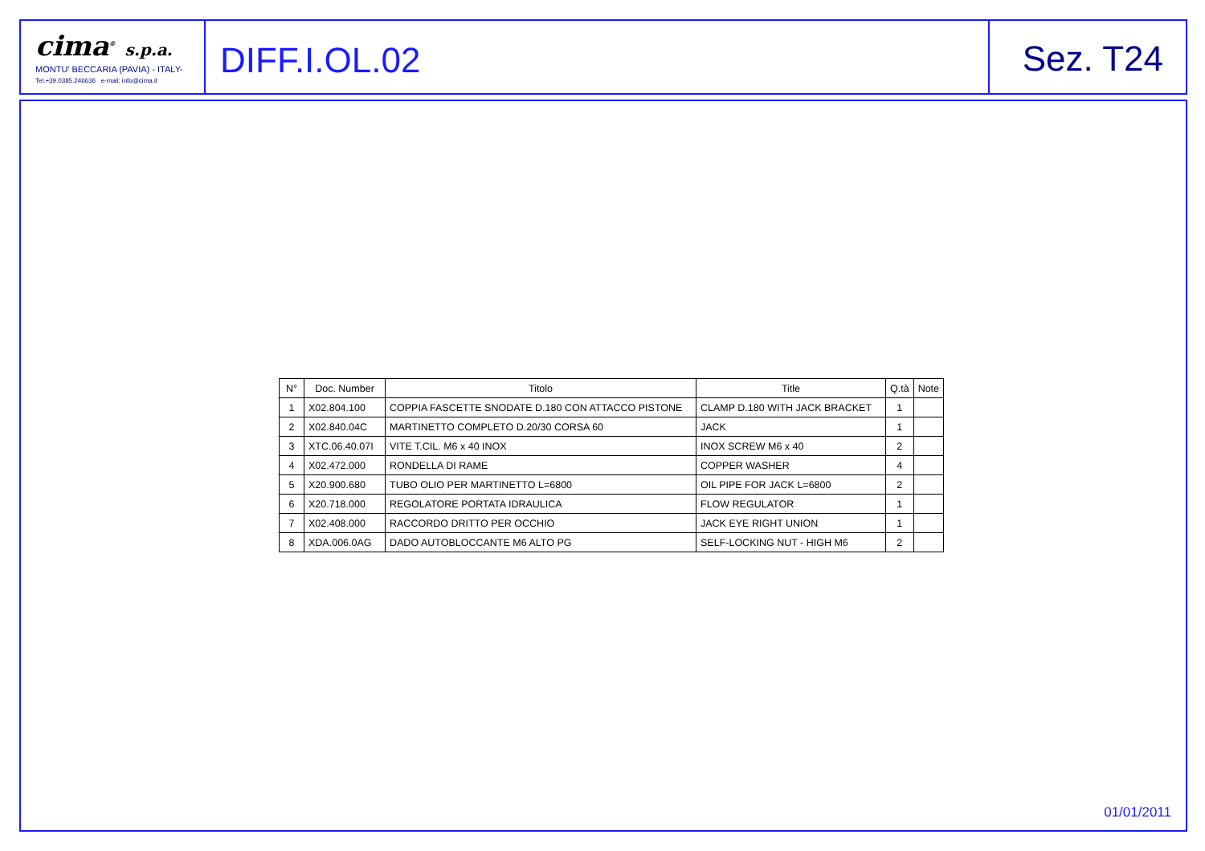cima<sup>®</sup> s.p.a.
MONTU' BECCARIA (PAVIA) - ITALY-
Tel.+39.0385.246636 e-mail: info@cima.it
DIFF.I.OL.02 Sez. T24
| N° | Doc. Number | Titolo | Title | Q.tà | Note |
| --- | --- | --- | --- | --- | --- |
| 1 | X02.804.100 | COPPIA FASCETTE SNODATE D.180 CON ATTACCO PISTONE | CLAMP D.180 WITH JACK BRACKET | 1 | |
| 2 | X02.840.04C | MARTINETTO COMPLETO D.20/30 CORSA 60 | JACK | 1 | |
| 3 | XTC.06.40.07I | VITE T.CIL. M6 x 40 INOX | INOX SCREW M6 x 40 | 2 | |
| 4 | X02.472.000 | RONDELLA DI RAME | COPPER WASHER | 4 | |
| 5 | X20.900.680 | TUBO OLIO PER MARTINETTO L=6800 | OIL PIPE FOR JACK L=6800 | 2 | |
| 6 | X20.718.000 | REGOLATORE PORTATA IDRAULICA | FLOW REGULATOR | 1 | |
| 7 | X02.408.000 | RACCORDO DRITTO PER OCCHIO | JACK EYE RIGHT UNION | 1 | |
| 8 | XDA.006.0AG | DADO AUTOBLOCCANTE M6 ALTO PG | SELF-LOCKING NUT - HIGH M6 | 2 | |
01/01/2011